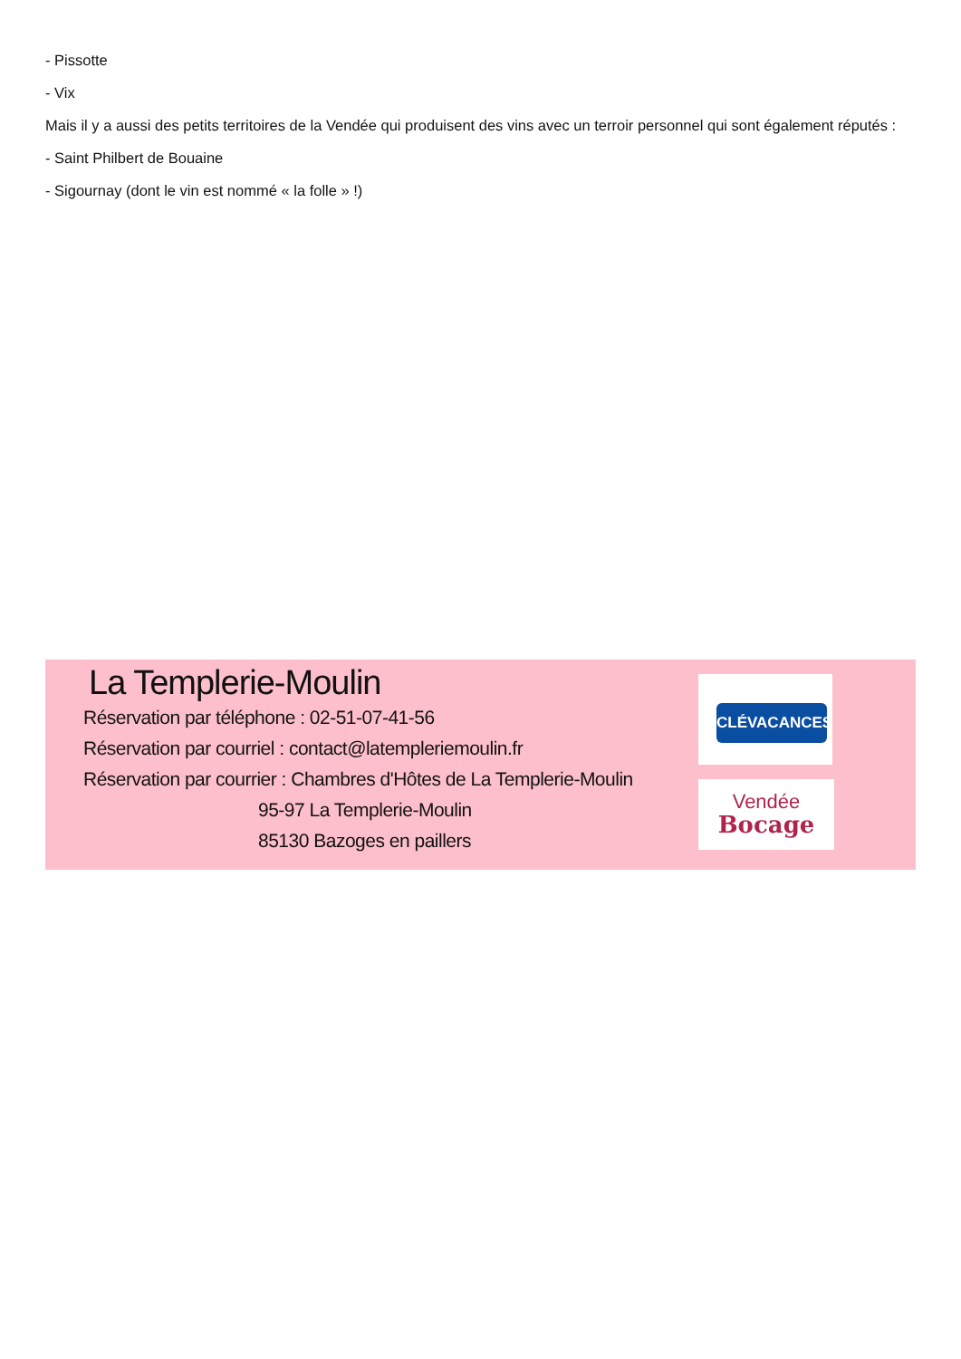- Pissotte
- Vix
Mais il y a aussi des petits territoires de la Vendée qui produisent des vins avec un terroir personnel qui sont également réputés :
- Saint Philbert de Bouaine
- Sigournay (dont le vin est nommé « la folle » !)
La Templerie-Moulin
Réservation par téléphone : 02-51-07-41-56
Réservation par courriel : contact@latempleriemoulin.fr
Réservation par courrier : Chambres d'Hôtes de La Templerie-Moulin
95-97 La Templerie-Moulin
85130 Bazoges en paillers
CLÉVACANCES
Vendée
Bocage